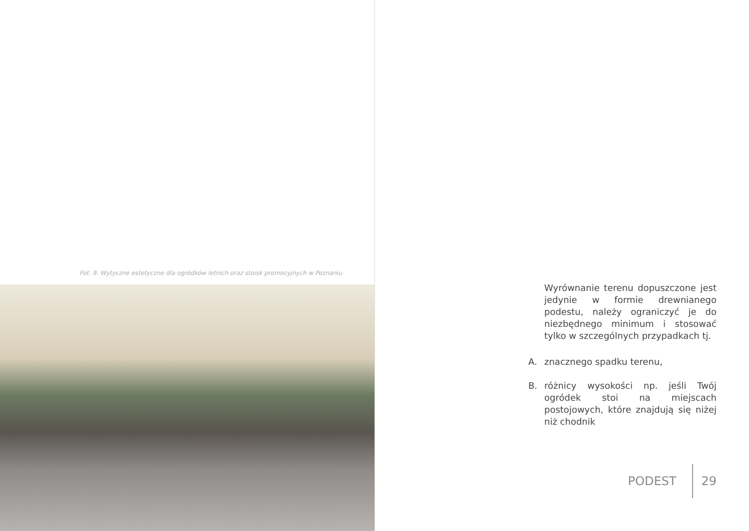Fot. 9. Wytyczne estetyczne dla ogródków letnich oraz stoisk promocyjnych w Poznaniu
Wyrównanie terenu dopuszczone jest jedynie w formie drewnianego podestu, należy ograniczyć je do niezbędnego minimum i stosować tylko w szczególnych przypadkach tj.
A. znacznego spadku terenu,
B. różnicy wysokości np. jeśli Twój ogródek stoi na miejscach postojowych, które znajdują się niżej niż chodnik
PODEST 29